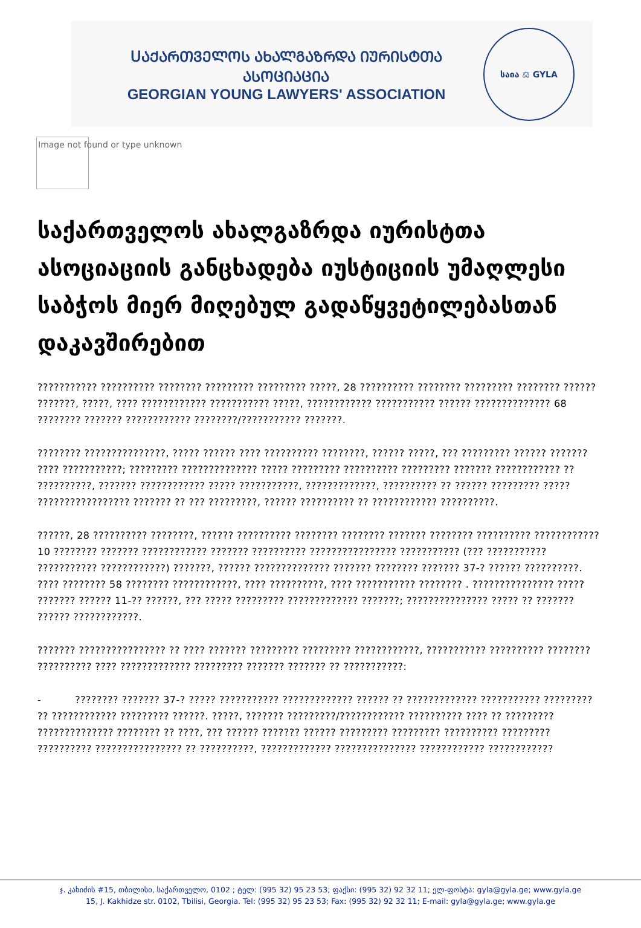ՍᲐᲥᲐᲠᲗᲕᲔᲚᲝᲡ ᲐᲮᲐᲚᲒᲐᲖᲠᲓᲐ ᲘᲣᲠᲘᲡᲢᲗᲐ ᲐᲡᲝᲪᲘᲐᲪᲘᲐ
GEORGIAN YOUNG LAWYERS' ASSOCIATION
საია ⚖ GYLA
Image not found or type unknown
საქართველოს ახალგაზრდა იურისტთა ასოციაციის განცხადება იუსტიციის უმაღლესი საბჭოს მიერ მიღებულ გადაწყვეტილებასთან დაკავშირებით
??????????? ?????????? ???????? ????????? ????????? ?????, 28 ?????????? ???????? ????????? ???????? ?????? ???????, ?????, ???? ???????????? ??????????? ?????, ???????????? ??????????? ?????? ?????????????? 68 ???????? ??????? ???????????? ????????/??????????? ???????.
???????? ???????????????, ????? ?????? ???? ?????????? ????????, ?????? ?????, ??? ????????? ?????? ??????? ???? ???????????; ????????? ?????????????? ????? ????????? ?????????? ????????? ??????? ???????????? ?? ??????????, ??????? ???????????? ????? ???????????, ?????????????, ?????????? ?? ?????? ????????? ????? ????????????????? ??????? ?? ??? ?????????, ?????? ?????????? ?? ???????????? ??????????.
??????, 28 ?????????? ????????, ?????? ?????????? ???????? ???????? ??????? ???????? ?????????? ???????????? 10 ???????? ??????? ???????????? ??????? ?????????? ???????????????? ??????????? (??? ??????????? ??????????? ????????????) ???????, ?????? ?????????????? ??????? ???????? ??????? 37-? ?????? ??????????. ???? ???????? 58 ???????? ????????????, ???? ??????????, ???? ??????????? ???????? . ??????????????? ????? ??????? ?????? 11-?? ??????, ??? ????? ????????? ????????????? ???????; ??????????????? ????? ?? ??????? ?????? ????????????.
??????? ???????????????? ?? ???? ??????? ????????? ????????? ????????????, ??????????? ?????????? ???????? ?????????? ???? ????????????? ????????? ??????? ??????? ?? ???????????:
- ???????? ??????? 37-? ????? ??????????? ????????????? ?????? ?? ????????????? ??????????? ????????? ?? ???????????? ????????? ??????. ?????, ??????? ?????????/???????????? ?????????? ???? ?? ????????? ?????????????? ???????? ?? ????, ??? ?????? ??????? ?????? ????????? ????????? ?????????? ????????? ?????????? ???????????????? ?? ??????????, ????????????? ??????????????? ???????????? ????????????
ჯ. კახიძის #15, თბილისი, საქართველო, 0102 ; ტელ: (995 32) 95 23 53; ფაქსი: (995 32) 92 32 11; ელ-ფოსტა: gyla@gyla.ge; www.gyla.ge
15, J. Kakhidze str. 0102, Tbilisi, Georgia. Tel: (995 32) 95 23 53; Fax: (995 32) 92 32 11; E-mail: gyla@gyla.ge; www.gyla.ge